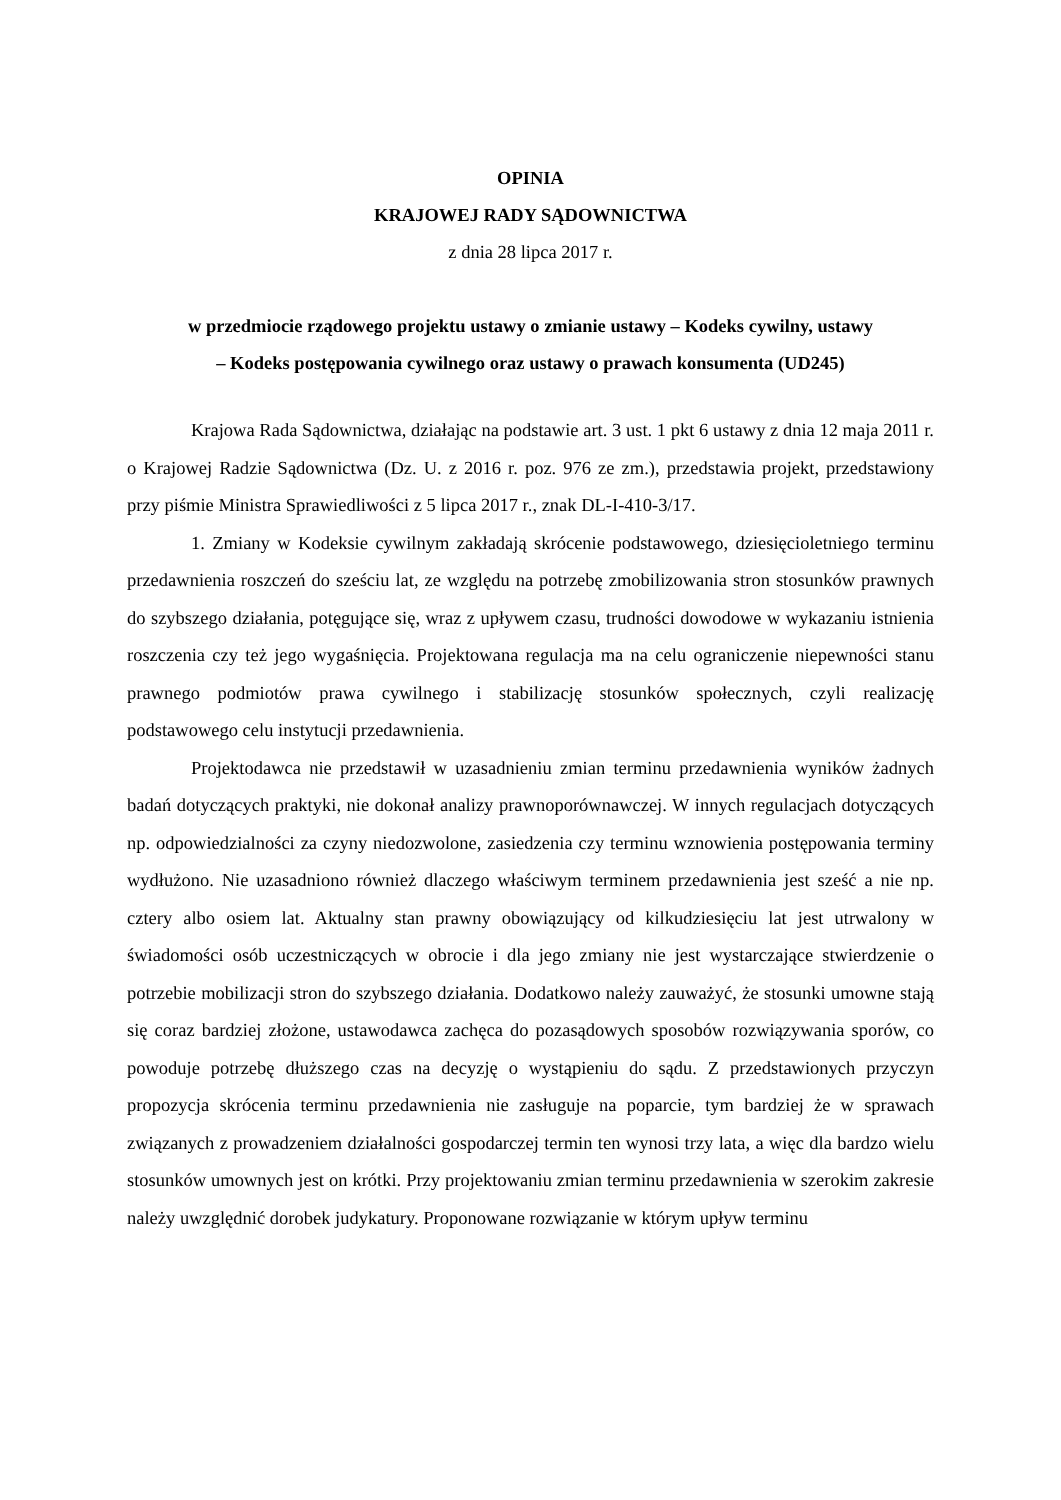OPINIA
KRAJOWEJ RADY SĄDOWNICTWA
z dnia 28 lipca 2017 r.
w przedmiocie rządowego projektu ustawy o zmianie ustawy – Kodeks cywilny, ustawy
– Kodeks postępowania cywilnego oraz ustawy o prawach konsumenta (UD245)
Krajowa Rada Sądownictwa, działając na podstawie art. 3 ust. 1 pkt 6 ustawy z dnia 12 maja 2011 r. o Krajowej Radzie Sądownictwa (Dz. U. z 2016 r. poz. 976 ze zm.), przedstawia projekt, przedstawiony przy piśmie Ministra Sprawiedliwości z 5 lipca 2017 r., znak DL-I-410-3/17.
1. Zmiany w Kodeksie cywilnym zakładają skrócenie podstawowego, dziesięcioletniego terminu przedawnienia roszczeń do sześciu lat, ze względu na potrzebę zmobilizowania stron stosunków prawnych do szybszego działania, potęgujące się, wraz z upływem czasu, trudności dowodowe w wykazaniu istnienia roszczenia czy też jego wygaśnięcia. Projektowana regulacja ma na celu ograniczenie niepewności stanu prawnego podmiotów prawa cywilnego i stabilizację stosunków społecznych, czyli realizację podstawowego celu instytucji przedawnienia.
Projektodawca nie przedstawił w uzasadnieniu zmian terminu przedawnienia wyników żadnych badań dotyczących praktyki, nie dokonał analizy prawnoporównawczej. W innych regulacjach dotyczących np. odpowiedzialności za czyny niedozwolone, zasiedzenia czy terminu wznowienia postępowania terminy wydłużono. Nie uzasadniono również dlaczego właściwym terminem przedawnienia jest sześć a nie np. cztery albo osiem lat. Aktualny stan prawny obowiązujący od kilkudziesięciu lat jest utrwalony w świadomości osób uczestniczących w obrocie i dla jego zmiany nie jest wystarczające stwierdzenie o potrzebie mobilizacji stron do szybszego działania. Dodatkowo należy zauważyć, że stosunki umowne stają się coraz bardziej złożone, ustawodawca zachęca do pozasądowych sposobów rozwiązywania sporów, co powoduje potrzebę dłuższego czas na decyzję o wystąpieniu do sądu. Z przedstawionych przyczyn propozycja skrócenia terminu przedawnienia nie zasługuje na poparcie, tym bardziej że w sprawach związanych z prowadzeniem działalności gospodarczej termin ten wynosi trzy lata, a więc dla bardzo wielu stosunków umownych jest on krótki. Przy projektowaniu zmian terminu przedawnienia w szerokim zakresie należy uwzględnić dorobek judykatury. Proponowane rozwiązanie w którym upływ terminu